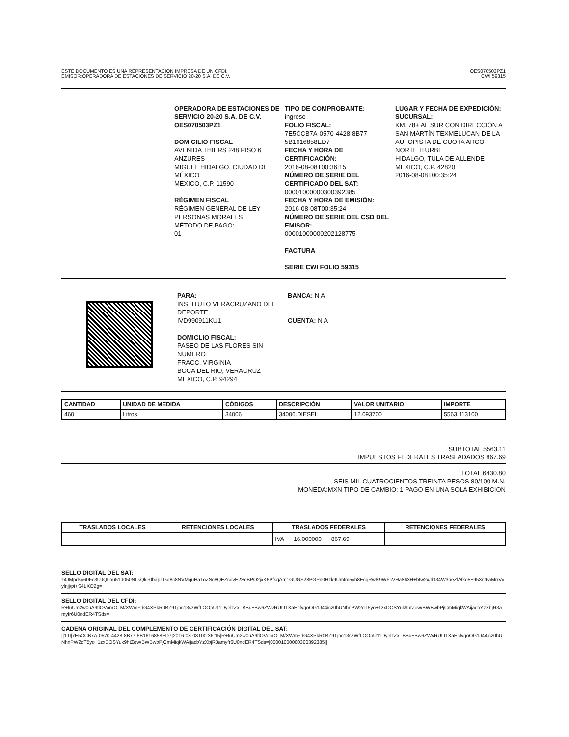ESTE DOCUMENTO ES UNA REPRESENTACION IMPRESA DE UN CFDI.
EMISOR:OPERADORA DE ESTACIONES DE SERVICIO 20-20 S.A. DE C.V.
OES070503PZ1
CWI 59315
OPERADORA DE ESTACIONES DE SERVICIO 20-20 S.A. DE C.V.
OES070503PZ1
DOMICILIO FISCAL
AVENIDA THIERS 248 PISO 6
ANZURES
MIGUEL HIDALGO, CIUDAD DE MÉXICO
MEXICO, C.P. 11590
RÉGIMEN FISCAL
RÉGIMEN GENERAL DE LEY PERSONAS MORALES
MÉTODO DE PAGO:
01
TIPO DE COMPROBANTE:
ingreso
FOLIO FISCAL:
7E5CCB7A-0570-4428-8B77-5B1616858ED7
FECHA Y HORA DE CERTIFICACIÓN:
2016-08-08T00:36:15
NÚMERO DE SERIE DEL CERTIFICADO DEL SAT:
00001000000300392385
FECHA Y HORA DE EMISIÓN:
2016-08-08T00:35:24
NÚMERO DE SERIE DEL CSD DEL EMISOR:
00001000000202128775
FACTURA
SERIE CWI FOLIO 59315
LUGAR Y FECHA DE EXPEDICIÓN:
SUCURSAL:
KM. 78+ AL SUR CON DIRECCIÓN A SAN MARTÍN TEXMELUCAN DE LA AUTOPISTA DE CUOTA ARCO NORTE ITURBE
HIDALGO, TULA DE ALLENDE
MEXICO, C.P. 42820
2016-08-08T00:35:24
PARA:
INSTITUTO VERACRUZANO DEL DEPORTE
IVD990911KU1
DOMICLIO FISCAL:
PASEO DE LAS FLORES SIN NUMERO
FRACC. VIRGINIA
BOCA DEL RIO, VERACRUZ
MEXICO, C.P. 94294
BANCA: N A
CUENTA: N A
| CANTIDAD | UNIDAD DE MEDIDA | CÓDIGOS | DESCRIPCIÓN | VALOR UNITARIO | IMPORTE |
| --- | --- | --- | --- | --- | --- |
| 460 | Litros | 34006 | 34006.DIESEL | 12.093700 | 5563.113100 |
SUBTOTAL 5563.11
IMPUESTOS FEDERALES TRASLADADOS 867.69
TOTAL 6430.80
SEIS MIL CUATROCIENTOS TREINTA PESOS 80/100 M.N.
MONEDA:MXN TIPO DE CAMBIO: 1 PAGO EN UNA SOLA EXHIBICION
| TRASLADOS LOCALES | RETENCIONES LOCALES | TRASLADOS FEDERALES | RETENCIONES FEDERALES |
| --- | --- | --- | --- |
| | | IVA 16.000000 867.69 | |
SELLO DIGITAL DEL SAT:
z4JMpdsy60Fc3UJQLnu51d050NLsQke0bapTGq8c8NVMquHa1oZSc8QEZcqvE2ScBPO2jxK6PfsqAm1GUGS28PGPn0Hzk9UmIm5yb8EcqRw6l9WFcVHa863H+btw2xJbI34W3aeZlAtke5+953nt6aMrrVvylnjj/pi+S4LXO2g=
SELLO DIGITAL DEL CFDI:
R+fuUm2w0uA9tlOVonrOLM/XWmFdG4XPkR0BZ9Tjnc13szWfLOOpU11DyelzZxTBBu+Bw6ZWvRULI1XaEcfyqoOG1J44icz0hUNhnPW2dT5yo+1zxDOSYuk9htZow/BWBwbPjCmMiqkWAijacbYzXbjR3amyfr6U0ndER4TSds=
CADENA ORIGINAL DEL COMPLEMENTO DE CERTIFICACIÓN DIGITAL DEL SAT:
||1.0|7E5CCB7A-0570-4428-8B77-5B1616858ED7|2016-08-08T00:36:15|R+fuUm2w0uA9tlOVonrOLM/XWmFdG4XPkR0BZ9Tjnc13szWfLOOpU11DyelzZxTBBu+Bw6ZWvRULI1XaEcfyqoOG1J44icz0hUNhnPW2dT5yo+1zxDOSYuk9htZow/BWBwbPjCmMiqkWAijacbYzXbjR3amyfr6U0ndER4TSds=|00001000000300392385||